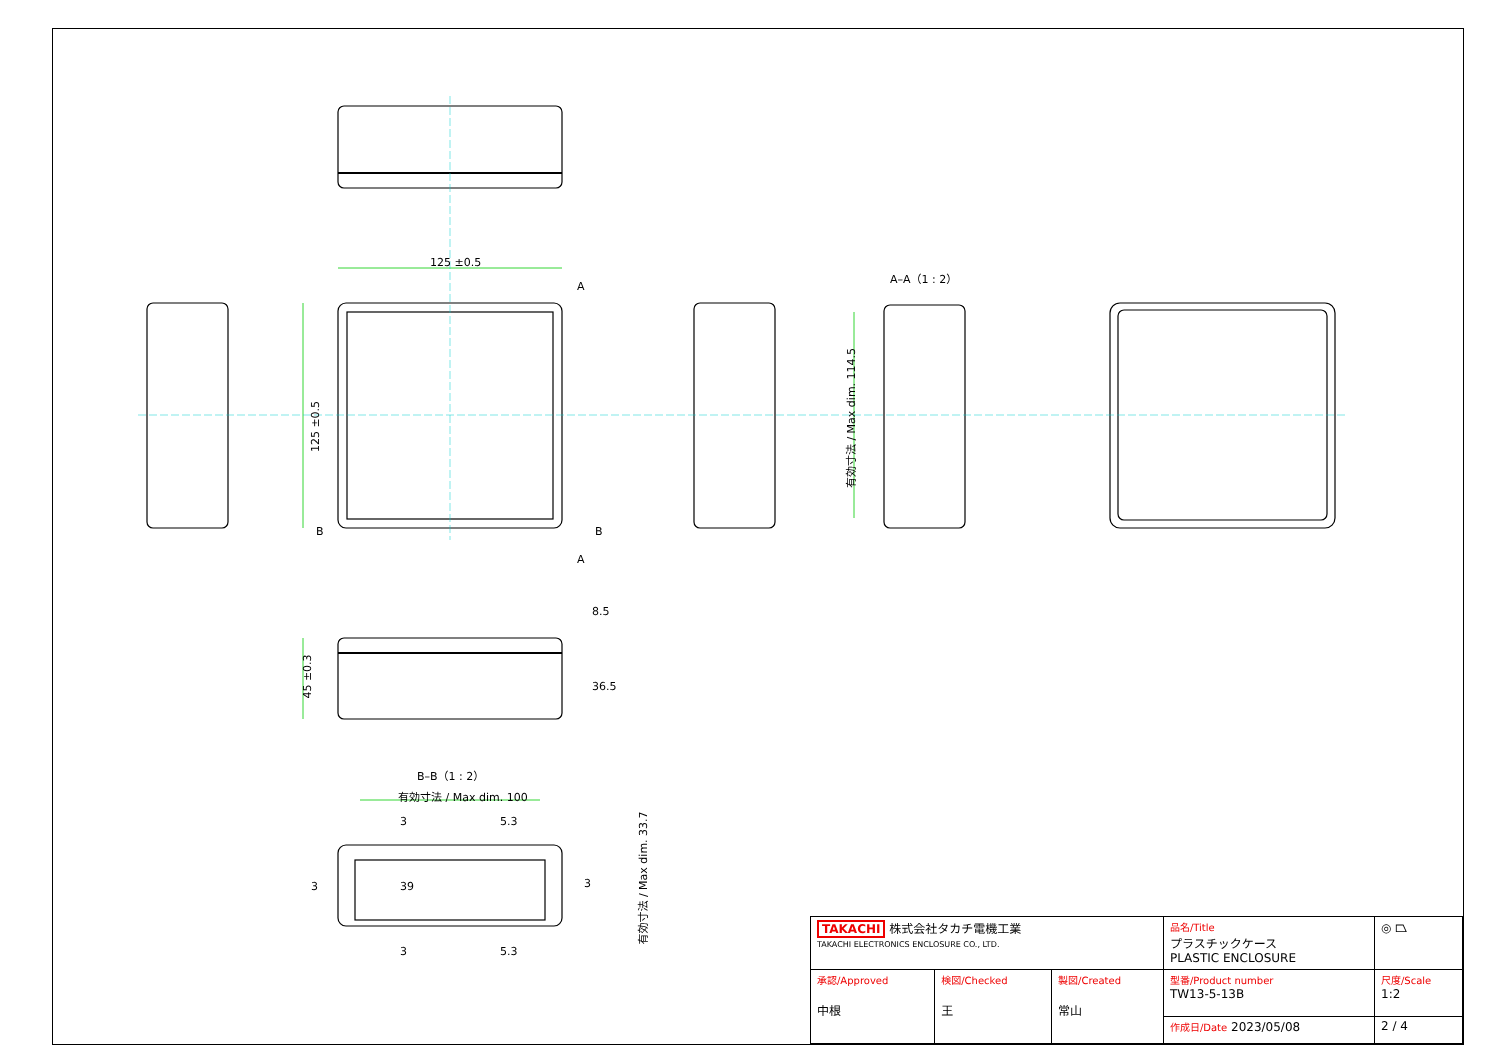125 ±0.5
125 ±0.5
A
A
B B
A–A（1 : 2）
有効寸法 / Max dim. 114.5
8.5
45 ±0.3
36.5
B–B（1 : 2）
有効寸法 / Max dim. 100
3 5.3
3 39 3
有効寸法 / Max dim. 33.7
3 5.3
| TAKACHI 株式会社タカチ電機工業 TAKACHI ELECTRONICS ENCLOSURE CO., LTD. | | | 品名/Title プラスチックケース PLASTIC ENCLOSURE | ◎ ⏢ |
| 承認/Approved 中根 | 検図/Checked 王 | 製図/Created 常山 | 型番/Product number TW13-5-13B | 尺度/Scale 1:2 |
| | | | 作成日/Date 2023/05/08 | 2 / 4 |